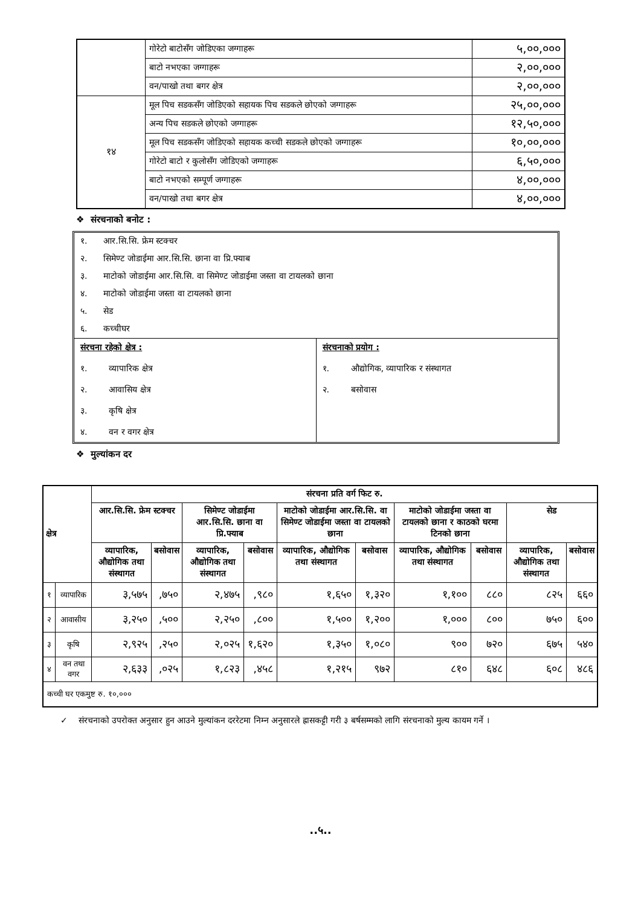| | गोरेटो बाटोसँग जोडिएका जग्गाहरू | ५,००,००० |
| | बाटो नभएका जग्गाहरू | २,००,००० |
| | वन/पाखो तथा बगर क्षेत्र | २,००,००० |
| १४ | मूल पिच सडकसँग जोडिएको सहायक पिच सडकले छोएको जग्गाहरू | २५,००,००० |
| | अन्य पिच सडकले छोएको जग्गाहरू | १२,५०,००० |
| | मूल पिच सडकसँग जोडिएको सहायक कच्ची सडकले छोएको जग्गाहरू | १०,००,००० |
| | गोरेटो बाटो र कुलोसँग जोडिएको जग्गाहरू | ६,५०,००० |
| | बाटो नभएको सम्पूर्ण जग्गाहरू | ४,००,००० |
| | वन/पाखो तथा बगर क्षेत्र | ४,००,००० |
❖ संरचनाको बनोट :
१. आर.सि.सि. फ्रेम स्टक्चर
२. सिमेण्ट जोडाईमा आर.सि.सि. छाना वा प्रि.फ्याब
३. माटोको जोडाईमा आर.सि.सि. वा सिमेण्ट जोडाईमा जस्ता वा टायलको छाना
४. माटोको जोडाईमा जस्ता वा टायलको छाना
५. सेड
६. कच्चीघर
संरचना रहेको क्षेत्र :
१. व्यापारिक क्षेत्र
२. आवासिय क्षेत्र
३. कृषि क्षेत्र
४. वन र वगर क्षेत्र
संरचनाको प्रयोग :
१. औद्योगिक, व्यापारिक र संस्थागत
२. बसोवास
❖ मुल्यांकन दर
| क्षेत्र | | संरचना प्रति वर्ग फिट रु. | | | | | | | | | |
| --- | --- | --- | --- | --- | --- | --- | --- | --- | --- | --- | --- |
| | | आर.सि.सि. फ्रेम स्टक्चर | | सिमेण्ट जोडाईमा आर.सि.सि. छाना वा प्रि.फ्याब | | माटोको जोडाईमा आर.सि.सि. वा सिमेण्ट जोडाईमा जस्ता वा टायलको छाना | | माटोको जोडाईमा जस्ता वा टायलको छाना र काठको घरमा टिनको छाना | | सेड | |
| | | व्यापारिक, औद्योगिक तथा संस्थागत | बसोवास | व्यापारिक, औद्योगिक तथा संस्थागत | बसोवास | व्यापारिक, औद्योगिक तथा संस्थागत | बसोवास | व्यापारिक, औद्योगिक तथा संस्थागत | बसोवास | व्यापारिक, औद्योगिक तथा संस्थागत | बसोवास |
| १ | व्यापारिक | ३,५७५ | ,७५० | २,४७५ | ,९८० | १,६५० | १,३२० | १,१०० | ८८० | ८२५ | ६६० |
| २ | आवासीय | ३,२५० | ,५०० | २,२५० | ,८०० | १,५०० | १,२०० | १,००० | ८०० | ७५० | ६०० |
| ३ | कृषि | २,९२५ | ,२५० | २,०२५ | १,६२० | १,३५० | १,०८० | ९०० | ७२० | ६७५ | ५४० |
| ४ | वन तथा वगर | २,६३३ | ,०२५ | १,८२३ | ,४५८ | १,२१५ | ९७२ | ८१० | ६४८ | ६०८ | ४८६ |
| कच्ची घर एकमुष्ट रु. १०,००० | | | | | | | | | | | |
✓ संरचनाको उपरोक्त अनुसार हुन आउने मुल्यांकन दररेटमा निम्न अनुसारले ह्रासकट्टी गरी ३ बर्षसम्मको लागि संरचनाको मुल्य कायम गर्ने ।
..५..